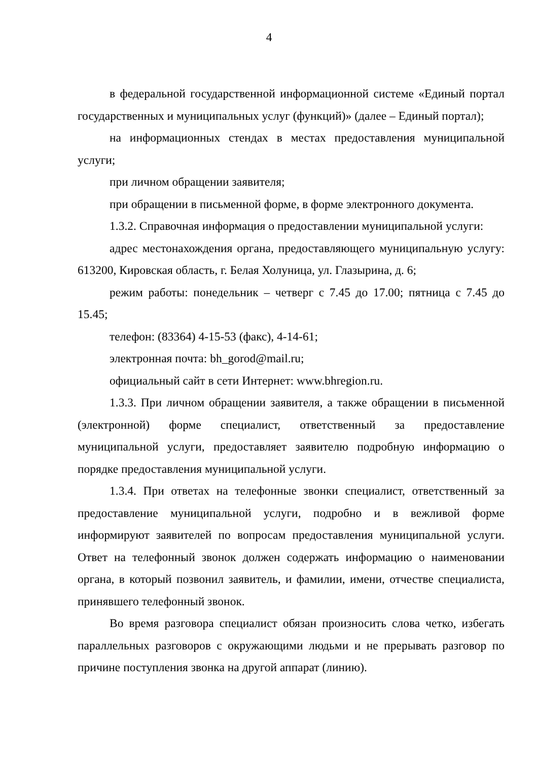4
в федеральной государственной информационной системе «Единый портал государственных и муниципальных услуг (функций)» (далее – Единый портал);
на информационных стендах в местах предоставления муниципальной услуги;
при личном обращении заявителя;
при обращении в письменной форме, в форме электронного документа.
1.3.2. Справочная информация о предоставлении муниципальной услуги:
адрес местонахождения органа, предоставляющего муниципальную услугу: 613200, Кировская область, г. Белая Холуница, ул. Глазырина, д. 6;
режим работы: понедельник – четверг с 7.45 до 17.00; пятница с 7.45 до 15.45;
телефон: (83364) 4-15-53 (факс), 4-14-61;
электронная почта: bh_gorod@mail.ru;
официальный сайт в сети Интернет: www.bhregion.ru.
1.3.3. При личном обращении заявителя, а также обращении в письменной (электронной) форме специалист, ответственный за предоставление муниципальной услуги, предоставляет заявителю подробную информацию о порядке предоставления муниципальной услуги.
1.3.4. При ответах на телефонные звонки специалист, ответственный за предоставление муниципальной услуги, подробно и в вежливой форме информируют заявителей по вопросам предоставления муниципальной услуги. Ответ на телефонный звонок должен содержать информацию о наименовании органа, в который позвонил заявитель, и фамилии, имени, отчестве специалиста, принявшего телефонный звонок.
Во время разговора специалист обязан произносить слова четко, избегать параллельных разговоров с окружающими людьми и не прерывать разговор по причине поступления звонка на другой аппарат (линию).